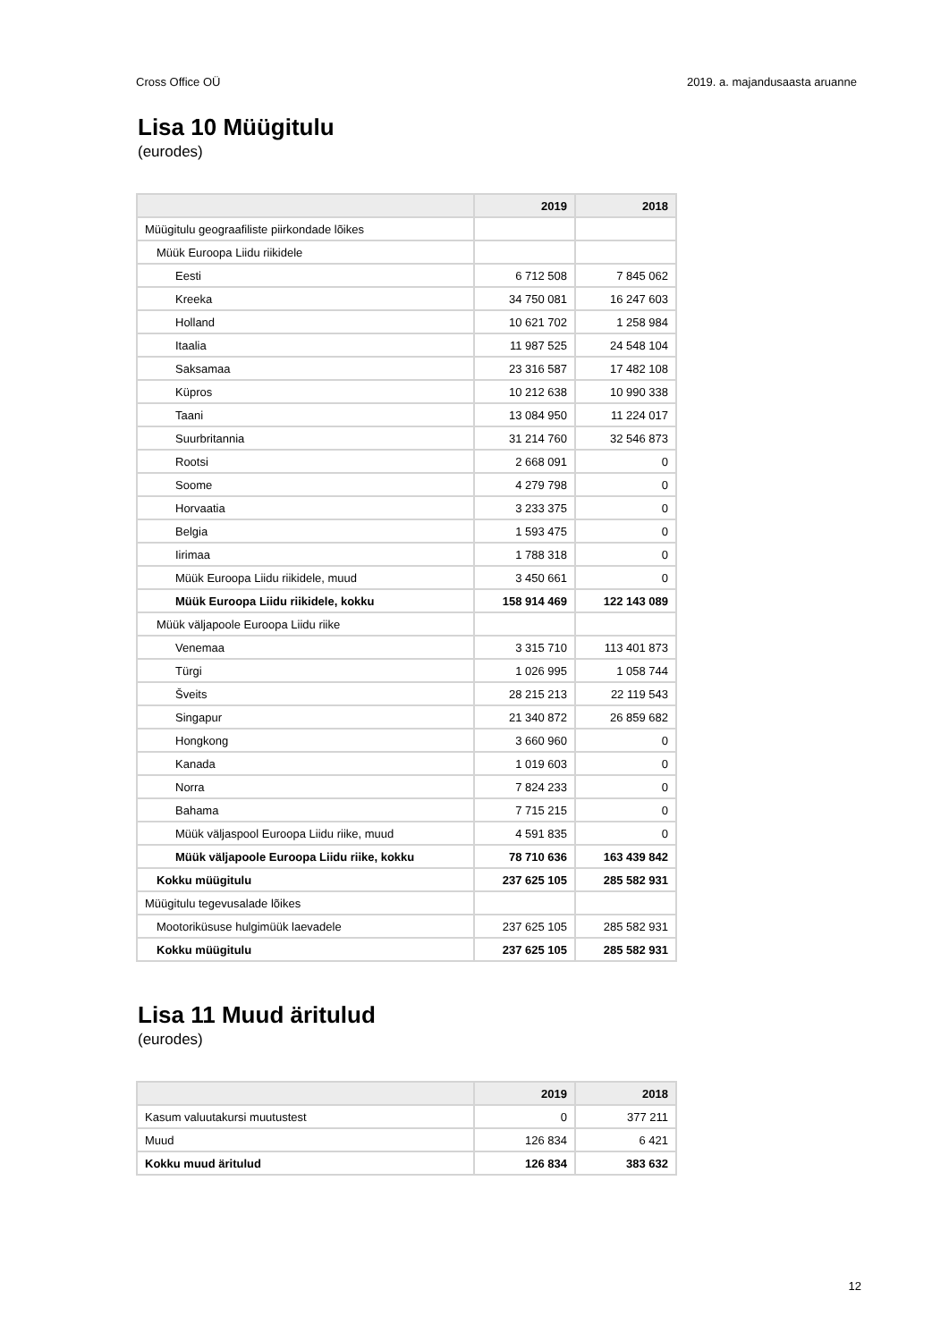Cross Office OÜ 2019. a. majandusaasta aruanne
Lisa 10 Müügitulu
(eurodes)
| | 2019 | 2018 |
| --- | --- | --- |
| Müügitulu geograafiliste piirkondade lõikes | | |
| Müük Euroopa Liidu riikidele | | |
| Eesti | 6 712 508 | 7 845 062 |
| Kreeka | 34 750 081 | 16 247 603 |
| Holland | 10 621 702 | 1 258 984 |
| Itaalia | 11 987 525 | 24 548 104 |
| Saksamaa | 23 316 587 | 17 482 108 |
| Küpros | 10 212 638 | 10 990 338 |
| Taani | 13 084 950 | 11 224 017 |
| Suurbritannia | 31 214 760 | 32 546 873 |
| Rootsi | 2 668 091 | 0 |
| Soome | 4 279 798 | 0 |
| Horvaatia | 3 233 375 | 0 |
| Belgia | 1 593 475 | 0 |
| Iirimaa | 1 788 318 | 0 |
| Müük Euroopa Liidu riikidele, muud | 3 450 661 | 0 |
| Müük Euroopa Liidu riikidele, kokku | 158 914 469 | 122 143 089 |
| Müük väljapoole Euroopa Liidu riike | | |
| Venemaa | 3 315 710 | 113 401 873 |
| Türgi | 1 026 995 | 1 058 744 |
| Šveits | 28 215 213 | 22 119 543 |
| Singapur | 21 340 872 | 26 859 682 |
| Hongkong | 3 660 960 | 0 |
| Kanada | 1 019 603 | 0 |
| Norra | 7 824 233 | 0 |
| Bahama | 7 715 215 | 0 |
| Müük väljaspool Euroopa Liidu riike, muud | 4 591 835 | 0 |
| Müük väljapoole Euroopa Liidu riike, kokku | 78 710 636 | 163 439 842 |
| Kokku müügitulu | 237 625 105 | 285 582 931 |
| Müügitulu tegevusalade lõikes | | |
| Mootoriküsuse hulgimüük laevadele | 237 625 105 | 285 582 931 |
| Kokku müügitulu | 237 625 105 | 285 582 931 |
Lisa 11 Muud äritulud
(eurodes)
| | 2019 | 2018 |
| --- | --- | --- |
| Kasum valuutakursi muutustest | 0 | 377 211 |
| Muud | 126 834 | 6 421 |
| Kokku muud äritulud | 126 834 | 383 632 |
12